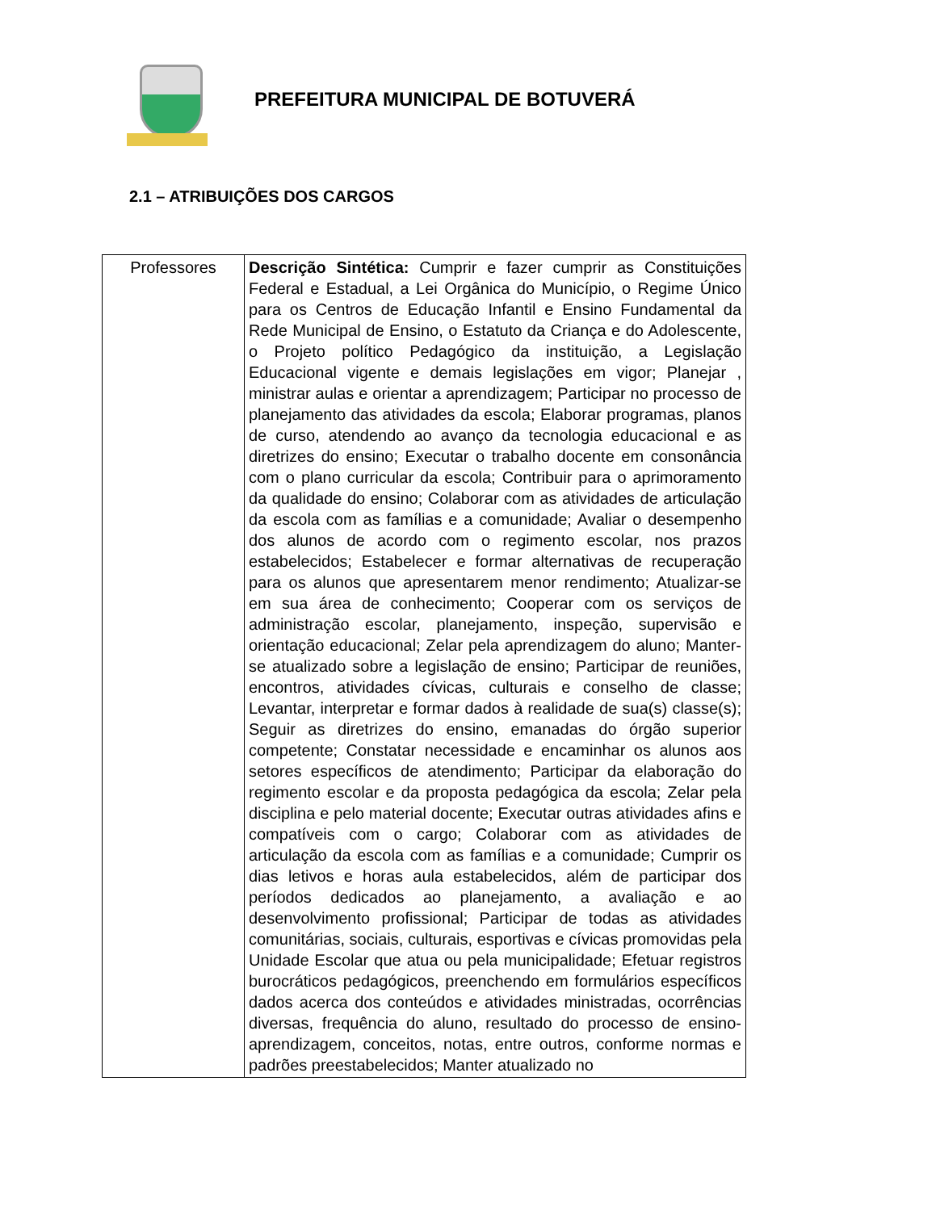PREFEITURA MUNICIPAL DE BOTUVERÁ
2.1 – ATRIBUIÇÕES DOS CARGOS
| Professores | Descrição Sintética: Cumprir e fazer cumprir as Constituições Federal e Estadual, a Lei Orgânica do Município, o Regime Único para os Centros de Educação Infantil e Ensino Fundamental da Rede Municipal de Ensino, o Estatuto da Criança e do Adolescente, o Projeto político Pedagógico da instituição, a Legislação Educacional vigente e demais legislações em vigor; Planejar , ministrar aulas e orientar a aprendizagem; Participar no processo de planejamento das atividades da escola; Elaborar programas, planos de curso, atendendo ao avanço da tecnologia educacional e as diretrizes do ensino; Executar o trabalho docente em consonância com o plano curricular da escola; Contribuir para o aprimoramento da qualidade do ensino; Colaborar com as atividades de articulação da escola com as famílias e a comunidade; Avaliar o desempenho dos alunos de acordo com o regimento escolar, nos prazos estabelecidos; Estabelecer e formar alternativas de recuperação para os alunos que apresentarem menor rendimento; Atualizar-se em sua área de conhecimento; Cooperar com os serviços de administração escolar, planejamento, inspeção, supervisão e orientação educacional; Zelar pela aprendizagem do aluno; Manter-se atualizado sobre a legislação de ensino; Participar de reuniões, encontros, atividades cívicas, culturais e conselho de classe; Levantar, interpretar e formar dados à realidade de sua(s) classe(s); Seguir as diretrizes do ensino, emanadas do órgão superior competente; Constatar necessidade e encaminhar os alunos aos setores específicos de atendimento; Participar da elaboração do regimento escolar e da proposta pedagógica da escola; Zelar pela disciplina e pelo material docente; Executar outras atividades afins e compatíveis com o cargo; Colaborar com as atividades de articulação da escola com as famílias e a comunidade; Cumprir os dias letivos e horas aula estabelecidos, além de participar dos períodos dedicados ao planejamento, a avaliação e ao desenvolvimento profissional; Participar de todas as atividades comunitárias, sociais, culturais, esportivas e cívicas promovidas pela Unidade Escolar que atua ou pela municipalidade; Efetuar registros burocráticos pedagógicos, preenchendo em formulários específicos dados acerca dos conteúdos e atividades ministradas, ocorrências diversas, frequência do aluno, resultado do processo de ensino-aprendizagem, conceitos, notas, entre outros, conforme normas e padrões preestabelecidos; Manter atualizado no |